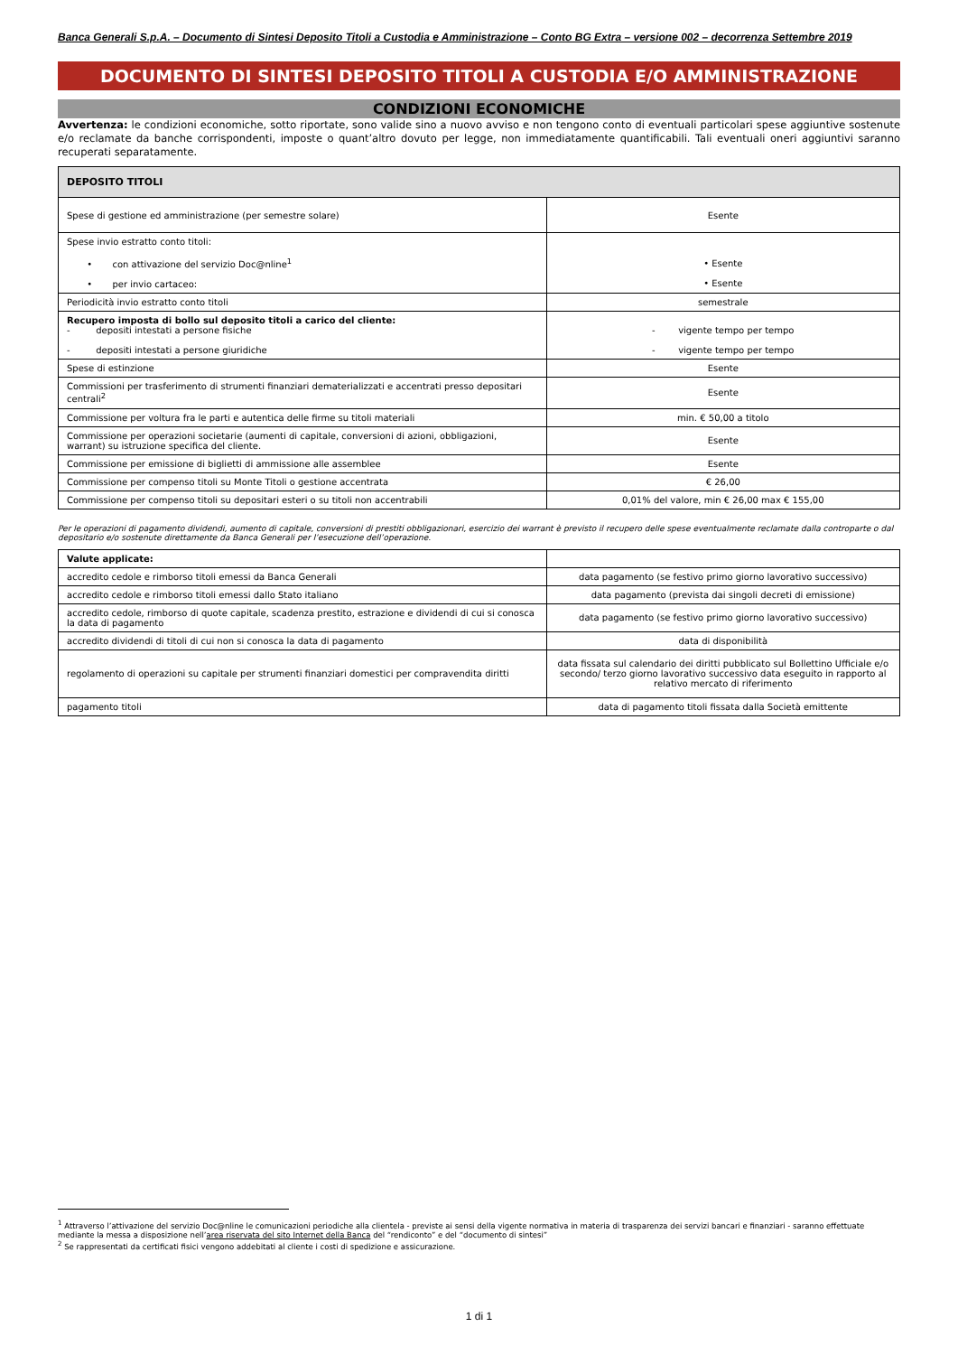Banca Generali S.p.A. – Documento di Sintesi Deposito Titoli a Custodia e Amministrazione – Conto BG Extra – versione 002 – decorrenza Settembre 2019
DOCUMENTO DI SINTESI DEPOSITO TITOLI A CUSTODIA E/O AMMINISTRAZIONE
CONDIZIONI ECONOMICHE
Avvertenza: le condizioni economiche, sotto riportate, sono valide sino a nuovo avviso e non tengono conto di eventuali particolari spese aggiuntive sostenute e/o reclamate da banche corrispondenti, imposte o quant’altro dovuto per legge, non immediatamente quantificabili. Tali eventuali oneri aggiuntivi saranno recuperati separatamente.
| DEPOSITO TITOLI | |
| --- | --- |
| Spese di gestione ed amministrazione (per semestre solare) | Esente |
| Spese invio estratto conto titoli: • con attivazione del servizio Doc@nline<sup>1</sup> • per invio cartaceo: | • Esente • Esente |
| Periodicità invio estratto conto titoli | semestrale |
| Recupero imposta di bollo sul deposito titoli a carico del cliente: - depositi intestati a persone fisiche - depositi intestati a persone giuridiche | - vigente tempo per tempo - vigente tempo per tempo |
| Spese di estinzione | Esente |
| Commissioni per trasferimento di strumenti finanziari dematerializzati e accentrati presso depositari centrali<sup>2</sup> | Esente |
| Commissione per voltura fra le parti e autentica delle firme su titoli materiali | min. € 50,00 a titolo |
| Commissione per operazioni societarie (aumenti di capitale, conversioni di azioni, obbligazioni, warrant) su istruzione specifica del cliente. | Esente |
| Commissione per emissione di biglietti di ammissione alle assemblee | Esente |
| Commissione per compenso titoli su Monte Titoli o gestione accentrata | € 26,00 |
| Commissione per compenso titoli su depositari esteri o su titoli non accentrabili | 0,01% del valore, min € 26,00 max € 155,00 |
Per le operazioni di pagamento dividendi, aumento di capitale, conversioni di prestiti obbligazionari, esercizio dei warrant è previsto il recupero delle spese eventualmente reclamate dalla controparte o dal depositario e/o sostenute direttamente da Banca Generali per l’esecuzione dell’operazione.
| Valute applicate: | |
| accredito cedole e rimborso titoli emessi da Banca Generali | data pagamento (se festivo primo giorno lavorativo successivo) |
| accredito cedole e rimborso titoli emessi dallo Stato italiano | data pagamento (prevista dai singoli decreti di emissione) |
| accredito cedole, rimborso di quote capitale, scadenza prestito, estrazione e dividendi di cui si conosca la data di pagamento | data pagamento (se festivo primo giorno lavorativo successivo) |
| accredito dividendi di titoli di cui non si conosca la data di pagamento | data di disponibilità |
| regolamento di operazioni su capitale per strumenti finanziari domestici per compravendita diritti | data fissata sul calendario dei diritti pubblicato sul Bollettino Ufficiale e/o secondo/ terzo giorno lavorativo successivo data eseguito in rapporto al relativo mercato di riferimento |
| pagamento titoli | data di pagamento titoli fissata dalla Società emittente |
<sup>1</sup> Attraverso l’attivazione del servizio Doc@nline le comunicazioni periodiche alla clientela - previste ai sensi della vigente normativa in materia di trasparenza dei servizi bancari e finanziari - saranno effettuate mediante la messa a disposizione nell’area riservata del sito Internet della Banca del “rendiconto” e del “documento di sintesi”
<sup>2</sup> Se rappresentati da certificati fisici vengono addebitati al cliente i costi di spedizione e assicurazione.
1 di 1